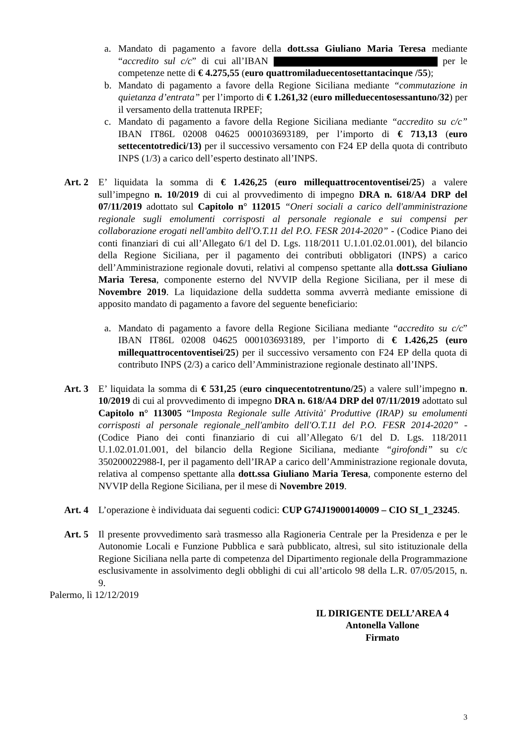a. Mandato di pagamento a favore della dott.ssa Giuliano Maria Teresa mediante “accredito sul c/c” di cui all’IBAN per le competenze nette di € 4.275,55 (euro quattromiladuecentosettantacinque /55);
b. Mandato di pagamento a favore della Regione Siciliana mediante “commutazione in quietanza d’entrata” per l’importo di € 1.261,32 (euro milleduecentosessantuno/32) per il versamento della trattenuta IRPEF;
c. Mandato di pagamento a favore della Regione Siciliana mediante “accredito su c/c” IBAN IT86L 02008 04625 000103693189, per l’importo di € 713,13 (euro settecentotredici/13) per il successivo versamento con F24 EP della quota di contributo INPS (1/3) a carico dell’esperto destinato all’INPS.
Art. 2 E’ liquidata la somma di € 1.426,25 (euro millequattrocentoventisei/25) a valere sull’impegno n. 10/2019 di cui al provvedimento di impegno DRA n. 618/A4 DRP del 07/11/2019 adottato sul Capitolo n° 112015 “Oneri sociali a carico dell'amministrazione regionale sugli emolumenti corrisposti al personale regionale e sui compensi per collaborazione erogati nell'ambito dell'O.T.11 del P.O. FESR 2014-2020” - (Codice Piano dei conti finanziari di cui all’Allegato 6/1 del D. Lgs. 118/2011 U.1.01.02.01.001), del bilancio della Regione Siciliana, per il pagamento dei contributi obbligatori (INPS) a carico dell’Amministrazione regionale dovuti, relativi al compenso spettante alla dott.ssa Giuliano Maria Teresa, componente esterno del NVVIP della Regione Siciliana, per il mese di Novembre 2019. La liquidazione della suddetta somma avverrà mediante emissione di apposito mandato di pagamento a favore del seguente beneficiario:
a. Mandato di pagamento a favore della Regione Siciliana mediante “accredito su c/c” IBAN IT86L 02008 04625 000103693189, per l’importo di € 1.426,25 (euro millequattrocentoventisei/25) per il successivo versamento con F24 EP della quota di contributo INPS (2/3) a carico dell’Amministrazione regionale destinato all’INPS.
Art. 3 E’ liquidata la somma di € 531,25 (euro cinquecentotrentuno/25) a valere sull’impegno n. 10/2019 di cui al provvedimento di impegno DRA n. 618/A4 DRP del 07/11/2019 adottato sul Capitolo n° 113005 “Imposta Regionale sulle Attività' Produttive (IRAP) su emolumenti corrisposti al personale regionale_nell'ambito dell'O.T.11 del P.O. FESR 2014-2020” - (Codice Piano dei conti finanziario di cui all’Allegato 6/1 del D. Lgs. 118/2011 U.1.02.01.01.001, del bilancio della Regione Siciliana, mediante “girofondi” su c/c 350200022988-I, per il pagamento dell’IRAP a carico dell’Amministrazione regionale dovuta, relativa al compenso spettante alla dott.ssa Giuliano Maria Teresa, componente esterno del NVVIP della Regione Siciliana, per il mese di Novembre 2019.
Art. 4 L’operazione è individuata dai seguenti codici: CUP G74J19000140009 – CIO SI_1_23245.
Art. 5 Il presente provvedimento sarà trasmesso alla Ragioneria Centrale per la Presidenza e per le Autonomie Locali e Funzione Pubblica e sarà pubblicato, altresì, sul sito istituzionale della Regione Siciliana nella parte di competenza del Dipartimento regionale della Programmazione esclusivamente in assolvimento degli obblighi di cui all’articolo 98 della L.R. 07/05/2015, n. 9.
Palermo, lì 12/12/2019
IL DIRIGENTE DELL’AREA 4
Antonella Vallone
Firmato
3